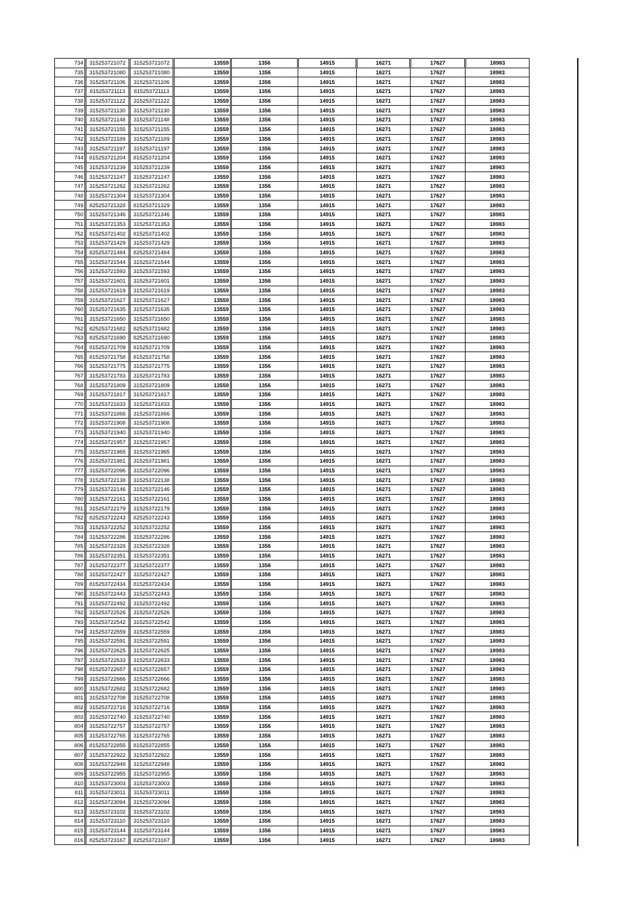| 734 | 315253721072 | 315253721072 | 13559 | 1356 | 14915 | 16271 | 17627 | 18983 |
| 735 | 315253721080 | 315253721080 | 13559 | 1356 | 14915 | 16271 | 17627 | 18983 |
| 736 | 315253721106 | 315253721106 | 13559 | 1356 | 14915 | 16271 | 17627 | 18983 |
| 737 | 815253721113 | 815253721113 | 13559 | 1356 | 14915 | 16271 | 17627 | 18983 |
| 738 | 315253721122 | 315253721122 | 13559 | 1356 | 14915 | 16271 | 17627 | 18983 |
| 739 | 315253721130 | 315253721130 | 13559 | 1356 | 14915 | 16271 | 17627 | 18983 |
| 740 | 315253721148 | 315253721148 | 13559 | 1356 | 14915 | 16271 | 17627 | 18983 |
| 741 | 315253721155 | 315253721155 | 13559 | 1356 | 14915 | 16271 | 17627 | 18983 |
| 742 | 315253721189 | 315253721189 | 13559 | 1356 | 14915 | 16271 | 17627 | 18983 |
| 743 | 315253721197 | 315253721197 | 13559 | 1356 | 14915 | 16271 | 17627 | 18983 |
| 744 | 815253721204 | 815253721204 | 13559 | 1356 | 14915 | 16271 | 17627 | 18983 |
| 745 | 315253721239 | 315253721239 | 13559 | 1356 | 14915 | 16271 | 17627 | 18983 |
| 746 | 315253721247 | 315253721247 | 13559 | 1356 | 14915 | 16271 | 17627 | 18983 |
| 747 | 315253721262 | 315253721262 | 13559 | 1356 | 14915 | 16271 | 17627 | 18983 |
| 748 | 315253721304 | 315253721304 | 13559 | 1356 | 14915 | 16271 | 17627 | 18983 |
| 749 | 825253721328 | 815253721329 | 13559 | 1356 | 14915 | 16271 | 17627 | 18983 |
| 750 | 315253721346 | 315253721346 | 13559 | 1356 | 14915 | 16271 | 17627 | 18983 |
| 751 | 315253721353 | 315253721353 | 13559 | 1356 | 14915 | 16271 | 17627 | 18983 |
| 752 | 815253721402 | 815253721402 | 13559 | 1356 | 14915 | 16271 | 17627 | 18983 |
| 753 | 315253721429 | 315253721429 | 13559 | 1356 | 14915 | 16271 | 17627 | 18983 |
| 754 | 825253721484 | 825253721484 | 13559 | 1356 | 14915 | 16271 | 17627 | 18983 |
| 755 | 315253721544 | 315253721544 | 13559 | 1356 | 14915 | 16271 | 17627 | 18983 |
| 756 | 315253721593 | 315253721593 | 13559 | 1356 | 14915 | 16271 | 17627 | 18983 |
| 757 | 315253721601 | 315253721601 | 13559 | 1356 | 14915 | 16271 | 17627 | 18983 |
| 758 | 315253721619 | 315253721619 | 13559 | 1356 | 14915 | 16271 | 17627 | 18983 |
| 759 | 315253721627 | 315253721627 | 13559 | 1356 | 14915 | 16271 | 17627 | 18983 |
| 760 | 315253721635 | 315253721635 | 13559 | 1356 | 14915 | 16271 | 17627 | 18983 |
| 761 | 315253721650 | 315253721650 | 13559 | 1356 | 14915 | 16271 | 17627 | 18983 |
| 762 | 825253721682 | 825253721682 | 13559 | 1356 | 14915 | 16271 | 17627 | 18983 |
| 763 | 825253721690 | 825253721690 | 13559 | 1356 | 14915 | 16271 | 17627 | 18983 |
| 764 | 815253721709 | 815253721709 | 13559 | 1356 | 14915 | 16271 | 17627 | 18983 |
| 765 | 815253721758 | 815253721758 | 13559 | 1356 | 14915 | 16271 | 17627 | 18983 |
| 766 | 315253721775 | 315253721775 | 13559 | 1356 | 14915 | 16271 | 17627 | 18983 |
| 767 | 315253721783 | 315253721783 | 13559 | 1356 | 14915 | 16271 | 17627 | 18983 |
| 768 | 315253721809 | 315253721809 | 13559 | 1356 | 14915 | 16271 | 17627 | 18983 |
| 769 | 315253721817 | 315253721817 | 13559 | 1356 | 14915 | 16271 | 17627 | 18983 |
| 770 | 315253721833 | 315253721833 | 13559 | 1356 | 14915 | 16271 | 17627 | 18983 |
| 771 | 315253721866 | 315253721866 | 13559 | 1356 | 14915 | 16271 | 17627 | 18983 |
| 772 | 315253721908 | 315253721908 | 13559 | 1356 | 14915 | 16271 | 17627 | 18983 |
| 773 | 315253721940 | 315253721940 | 13559 | 1356 | 14915 | 16271 | 17627 | 18983 |
| 774 | 315253721957 | 315253721957 | 13559 | 1356 | 14915 | 16271 | 17627 | 18983 |
| 775 | 315253721965 | 315253721965 | 13559 | 1356 | 14915 | 16271 | 17627 | 18983 |
| 776 | 315253721981 | 315253721981 | 13559 | 1356 | 14915 | 16271 | 17627 | 18983 |
| 777 | 315253722096 | 315253722096 | 13559 | 1356 | 14915 | 16271 | 17627 | 18983 |
| 778 | 315253722138 | 315253722138 | 13559 | 1356 | 14915 | 16271 | 17627 | 18983 |
| 779 | 315253722146 | 315253722146 | 13559 | 1356 | 14915 | 16271 | 17627 | 18983 |
| 780 | 315253722161 | 315253722161 | 13559 | 1356 | 14915 | 16271 | 17627 | 18983 |
| 781 | 315253722179 | 315253722179 | 13559 | 1356 | 14915 | 16271 | 17627 | 18983 |
| 782 | 825253722243 | 825253722243 | 13559 | 1356 | 14915 | 16271 | 17627 | 18983 |
| 783 | 315253722252 | 315253722252 | 13559 | 1356 | 14915 | 16271 | 17627 | 18983 |
| 784 | 315253722286 | 315253722286 | 13559 | 1356 | 14915 | 16271 | 17627 | 18983 |
| 785 | 315253722328 | 315253722328 | 13559 | 1356 | 14915 | 16271 | 17627 | 18983 |
| 786 | 315253722351 | 315253722351 | 13559 | 1356 | 14915 | 16271 | 17627 | 18983 |
| 787 | 315253722377 | 315253722377 | 13559 | 1356 | 14915 | 16271 | 17627 | 18983 |
| 788 | 315253722427 | 315253722427 | 13559 | 1356 | 14915 | 16271 | 17627 | 18983 |
| 789 | 815253722434 | 815253722434 | 13559 | 1356 | 14915 | 16271 | 17627 | 18983 |
| 790 | 315253722443 | 315253722443 | 13559 | 1356 | 14915 | 16271 | 17627 | 18983 |
| 791 | 315253722492 | 315253722492 | 13559 | 1356 | 14915 | 16271 | 17627 | 18983 |
| 792 | 315253722526 | 315253722526 | 13559 | 1356 | 14915 | 16271 | 17627 | 18983 |
| 793 | 315253722542 | 315253722542 | 13559 | 1356 | 14915 | 16271 | 17627 | 18983 |
| 794 | 315253722559 | 315253722559 | 13559 | 1356 | 14915 | 16271 | 17627 | 18983 |
| 795 | 315253722591 | 315253722591 | 13559 | 1356 | 14915 | 16271 | 17627 | 18983 |
| 796 | 315253722625 | 315253722625 | 13559 | 1356 | 14915 | 16271 | 17627 | 18983 |
| 797 | 315253722633 | 315253722633 | 13559 | 1356 | 14915 | 16271 | 17627 | 18983 |
| 798 | 815253722657 | 815253722657 | 13559 | 1356 | 14915 | 16271 | 17627 | 18983 |
| 799 | 315253722666 | 315253722666 | 13559 | 1356 | 14915 | 16271 | 17627 | 18983 |
| 800 | 315253722682 | 315253722682 | 13559 | 1356 | 14915 | 16271 | 17627 | 18983 |
| 801 | 315253722708 | 315253722708 | 13559 | 1356 | 14915 | 16271 | 17627 | 18983 |
| 802 | 315253722716 | 315253722716 | 13559 | 1356 | 14915 | 16271 | 17627 | 18983 |
| 803 | 315253722740 | 315253722740 | 13559 | 1356 | 14915 | 16271 | 17627 | 18983 |
| 804 | 315253722757 | 315253722757 | 13559 | 1356 | 14915 | 16271 | 17627 | 18983 |
| 805 | 315253722765 | 315253722765 | 13559 | 1356 | 14915 | 16271 | 17627 | 18983 |
| 806 | 815253722855 | 815253722855 | 13559 | 1356 | 14915 | 16271 | 17627 | 18983 |
| 807 | 315253722922 | 315253722922 | 13559 | 1356 | 14915 | 16271 | 17627 | 18983 |
| 808 | 315253722948 | 315253722948 | 13559 | 1356 | 14915 | 16271 | 17627 | 18983 |
| 809 | 315253722955 | 315253722955 | 13559 | 1356 | 14915 | 16271 | 17627 | 18983 |
| 810 | 315253723003 | 315253723003 | 13559 | 1356 | 14915 | 16271 | 17627 | 18983 |
| 811 | 315253723011 | 315253723011 | 13559 | 1356 | 14915 | 16271 | 17627 | 18983 |
| 812 | 315253723094 | 315253723094 | 13559 | 1356 | 14915 | 16271 | 17627 | 18983 |
| 813 | 315253723102 | 315253723102 | 13559 | 1356 | 14915 | 16271 | 17627 | 18983 |
| 814 | 315253723110 | 315253723110 | 13559 | 1356 | 14915 | 16271 | 17627 | 18983 |
| 815 | 315253723144 | 315253723144 | 13559 | 1356 | 14915 | 16271 | 17627 | 18983 |
| 816 | 825253723167 | 825253723167 | 13559 | 1356 | 14915 | 16271 | 17627 | 18983 |